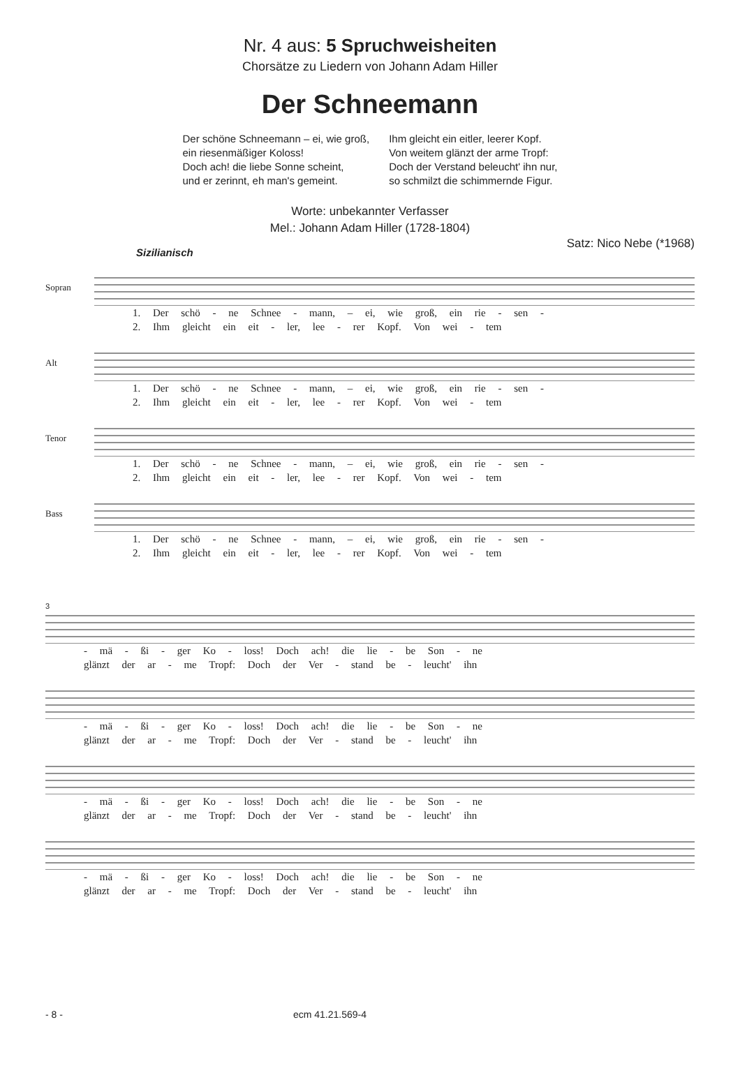Nr. 4 aus: 5 Spruchweisheiten
Chorsätze zu Liedern von Johann Adam Hiller
Der Schneemann
Der schöne Schneemann – ei, wie groß,
ein riesenmäßiger Koloss!
Doch ach! die liebe Sonne scheint,
und er zerinnt, eh man's gemeint.
Ihm gleicht ein eitler, leerer Kopf.
Von weitem glänzt der arme Tropf:
Doch der Verstand beleucht' ihn nur,
so schmilzt die schimmernde Figur.
Worte: unbekannter Verfasser
Mel.: Johann Adam Hiller (1728-1804)
Satz: Nico Nebe (*1968)
Sizilianisch
Sopran
1. Der schö - ne Schnee - mann, – ei, wie groß, ein rie - sen -
2. Ihm gleicht ein eit - ler, lee - rer Kopf. Von wei - tem
Alt
1. Der schö - ne Schnee - mann, – ei, wie groß, ein rie - sen -
2. Ihm gleicht ein eit - ler, lee - rer Kopf. Von wei - tem
Tenor
1. Der schö - ne Schnee - mann, – ei, wie groß, ein rie - sen -
2. Ihm gleicht ein eit - ler, lee - rer Kopf. Von wei - tem
Bass
1. Der schö - ne Schnee - mann, – ei, wie groß, ein rie - sen -
2. Ihm gleicht ein eit - ler, lee - rer Kopf. Von wei - tem
3
- mä - ßi - ger Ko - loss! Doch ach! die lie - be Son - ne
glänzt der ar - me Tropf: Doch der Ver - stand be - leucht' ihn
- mä - ßi - ger Ko - loss! Doch ach! die lie - be Son - ne
glänzt der ar - me Tropf: Doch der Ver - stand be - leucht' ihn
- mä - ßi - ger Ko - loss! Doch ach! die lie - be Son - ne
glänzt der ar - me Tropf: Doch der Ver - stand be - leucht' ihn
- mä - ßi - ger Ko - loss! Doch ach! die lie - be Son - ne
glänzt der ar - me Tropf: Doch der Ver - stand be - leucht' ihn
- 8 - ecm 41.21.569-4